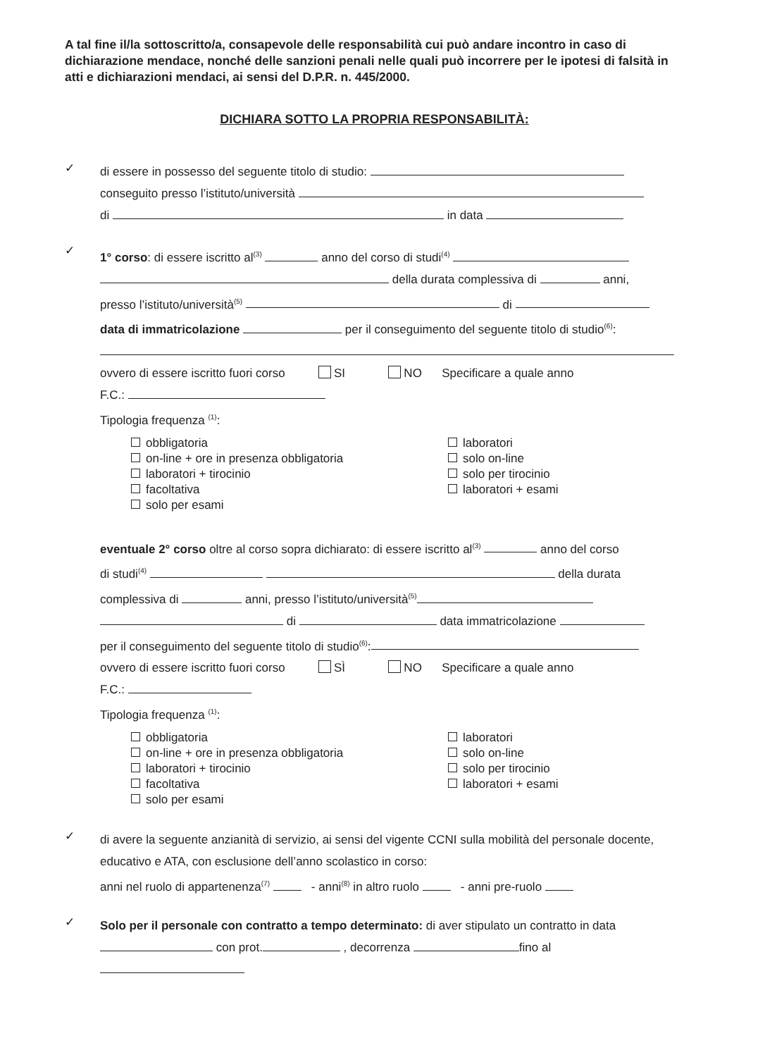A tal fine il/la sottoscritto/a, consapevole delle responsabilità cui può andare incontro in caso di dichiarazione mendace, nonché delle sanzioni penali nelle quali può incorrere per le ipotesi di falsità in atti e dichiarazioni mendaci, ai sensi del D.P.R. n. 445/2000.
DICHIARA SOTTO LA PROPRIA RESPONSABILITÀ:
✓
di essere in possesso del seguente titolo di studio:
conseguito presso l’istituto/università
di in data
✓
1° corso: di essere iscritto al<sup>(3)</sup> anno del corso di studi<sup>(4)</sup>
della durata complessiva di anni,
presso l’istituto/università<sup>(5)</sup> di
data di immatricolazione per il conseguimento del seguente titolo di studio<sup>(6)</sup>:
ovvero di essere iscritto fuori corso SI NO Specificare a quale anno
F.C.:
Tipologia frequenza <sup>(1)</sup>:
obbligatoria
on-line + ore in presenza obbligatoria
laboratori + tirocinio
facoltativa
solo per esami
laboratori
solo on-line
solo per tirocinio
laboratori + esami
eventuale 2° corso oltre al corso sopra dichiarato: di essere iscritto al<sup>(3)</sup> anno del corso
di studi<sup>(4)</sup> della durata
complessiva di anni, presso l’istituto/università<sup>(5)</sup>
di data immatricolazione
per il conseguimento del seguente titolo di studio<sup>(6)</sup>:
ovvero di essere iscritto fuori corso SÌ NO Specificare a quale anno
F.C.:
Tipologia frequenza <sup>(1)</sup>:
obbligatoria
on-line + ore in presenza obbligatoria
laboratori + tirocinio
facoltativa
solo per esami
laboratori
solo on-line
solo per tirocinio
laboratori + esami
✓
di avere la seguente anzianità di servizio, ai sensi del vigente CCNI sulla mobilità del personale docente, educativo e ATA, con esclusione dell’anno scolastico in corso:
anni nel ruolo di appartenenza<sup>(7)</sup> - anni<sup>(8)</sup> in altro ruolo - anni pre-ruolo
✓
Solo per il personale con contratto a tempo determinato: di aver stipulato un contratto in data con prot. , decorrenza fino al